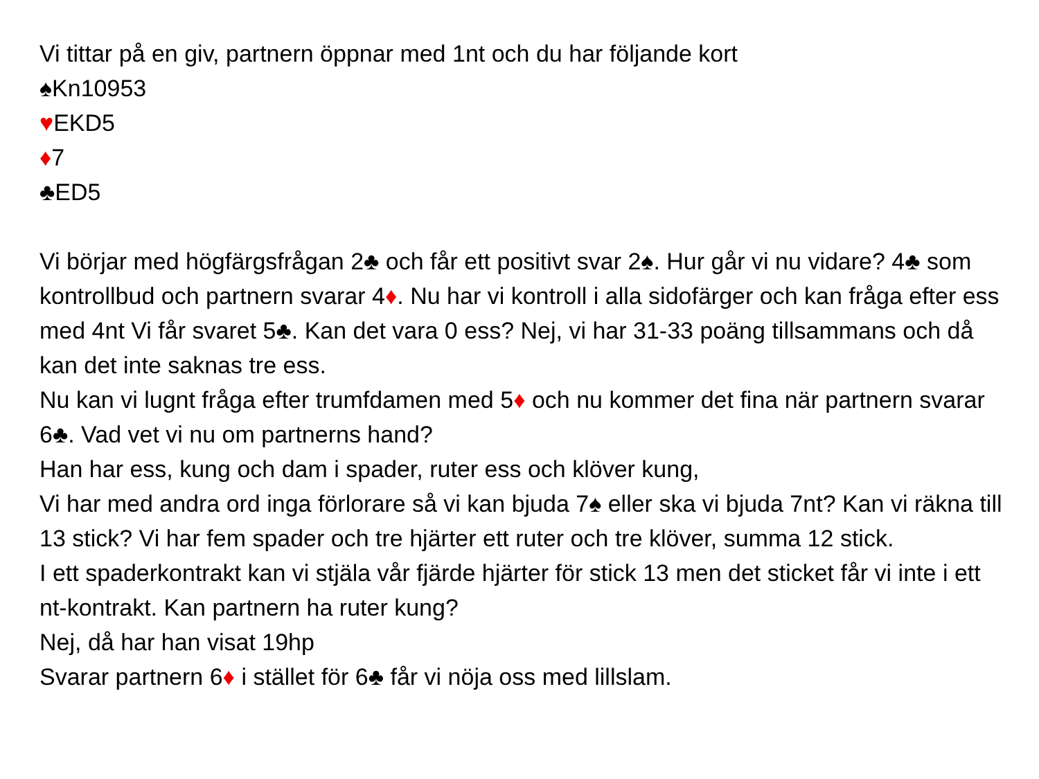Vi tittar på en giv, partnern öppnar med 1nt och du har följande kort
♠Kn10953
♥EKD5
♦7
♣ED5
Vi börjar med högfärgsfrågan 2♣ och får ett positivt svar 2♠. Hur går vi nu vidare? 4♣ som kontrollbud och partnern svarar 4♦. Nu har vi kontroll i alla sidofärger och kan fråga efter ess med 4nt Vi får svaret 5♣. Kan det vara 0 ess? Nej, vi har 31-33 poäng tillsammans och då kan det inte saknas tre ess.
Nu kan vi lugnt fråga efter trumfdamen med 5♦ och nu kommer det fina när partnern svarar 6♣. Vad vet vi nu om partnerns hand?
Han har ess, kung och dam i spader, ruter ess och klöver kung,
Vi har med andra ord inga förlorare så vi kan bjuda 7♠ eller ska vi bjuda 7nt? Kan vi räkna till 13 stick? Vi har fem spader och tre hjärter ett ruter och tre klöver, summa 12 stick.
I ett spaderkontrakt kan vi stjäla vår fjärde hjärter för stick 13 men det sticket får vi inte i ett nt-kontrakt. Kan partnern ha ruter kung?
Nej, då har han visat 19hp
Svarar partnern 6♦ i stället för 6♣ får vi nöja oss med lillslam.